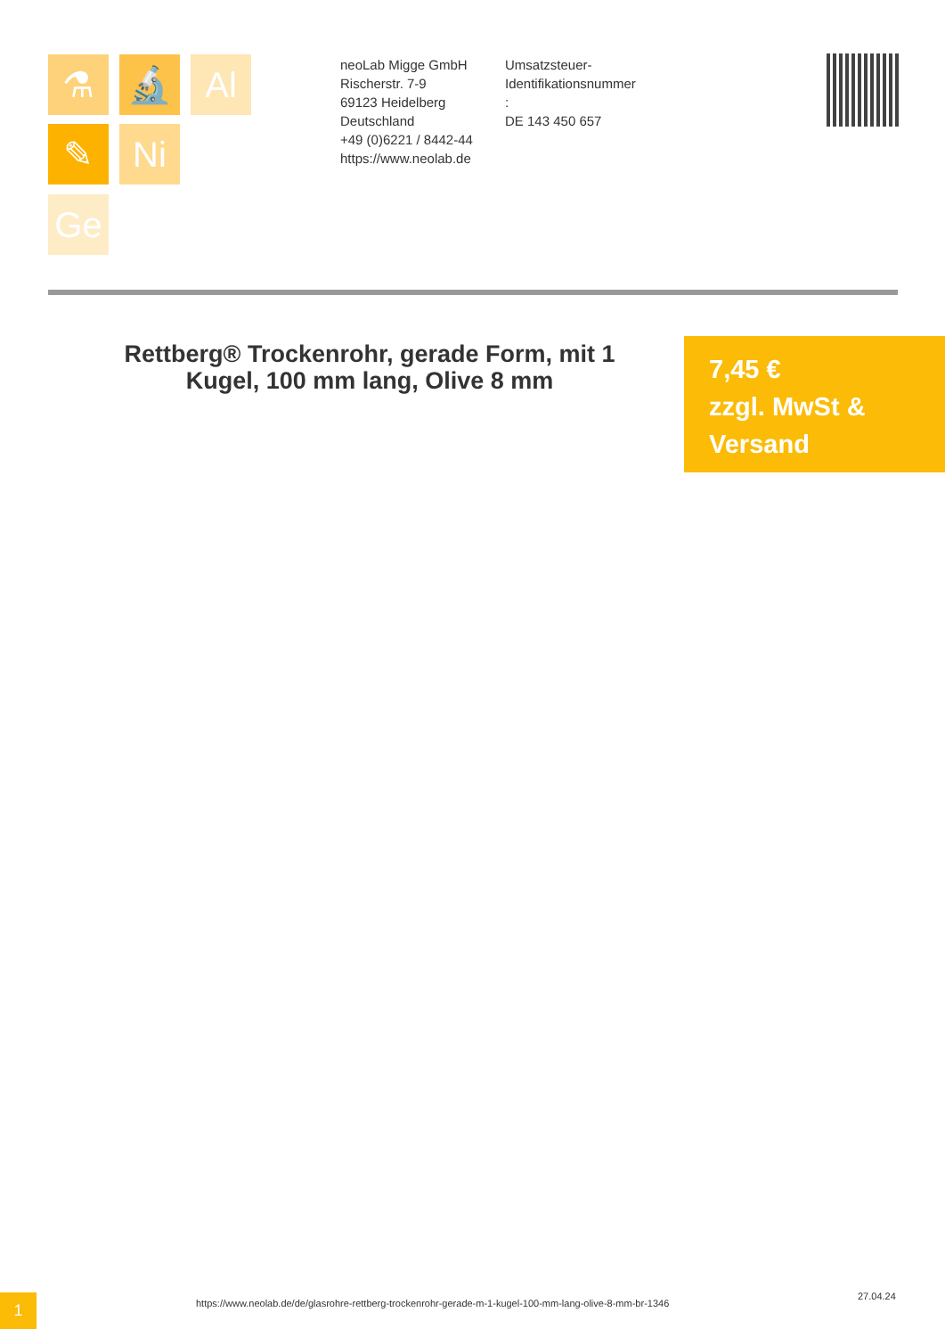⚗ 🔬 Al
✎ Ni
Ge
neoLab Migge GmbH
Rischerstr. 7-9
69123 Heidelberg
Deutschland
+49 (0)6221 / 8442-44
https://www.neolab.de
Umsatzsteuer-
Identifikationsnummer
:
DE 143 450 657
Rettberg® Trockenrohr, gerade Form, mit 1 Kugel, 100 mm lang, Olive 8 mm
7,45 €
zzgl. MwSt &
Versand
1
https://www.neolab.de/de/glasrohre-rettberg-trockenrohr-gerade-m-1-kugel-100-mm-lang-olive-8-mm-br-1346
27.04.24